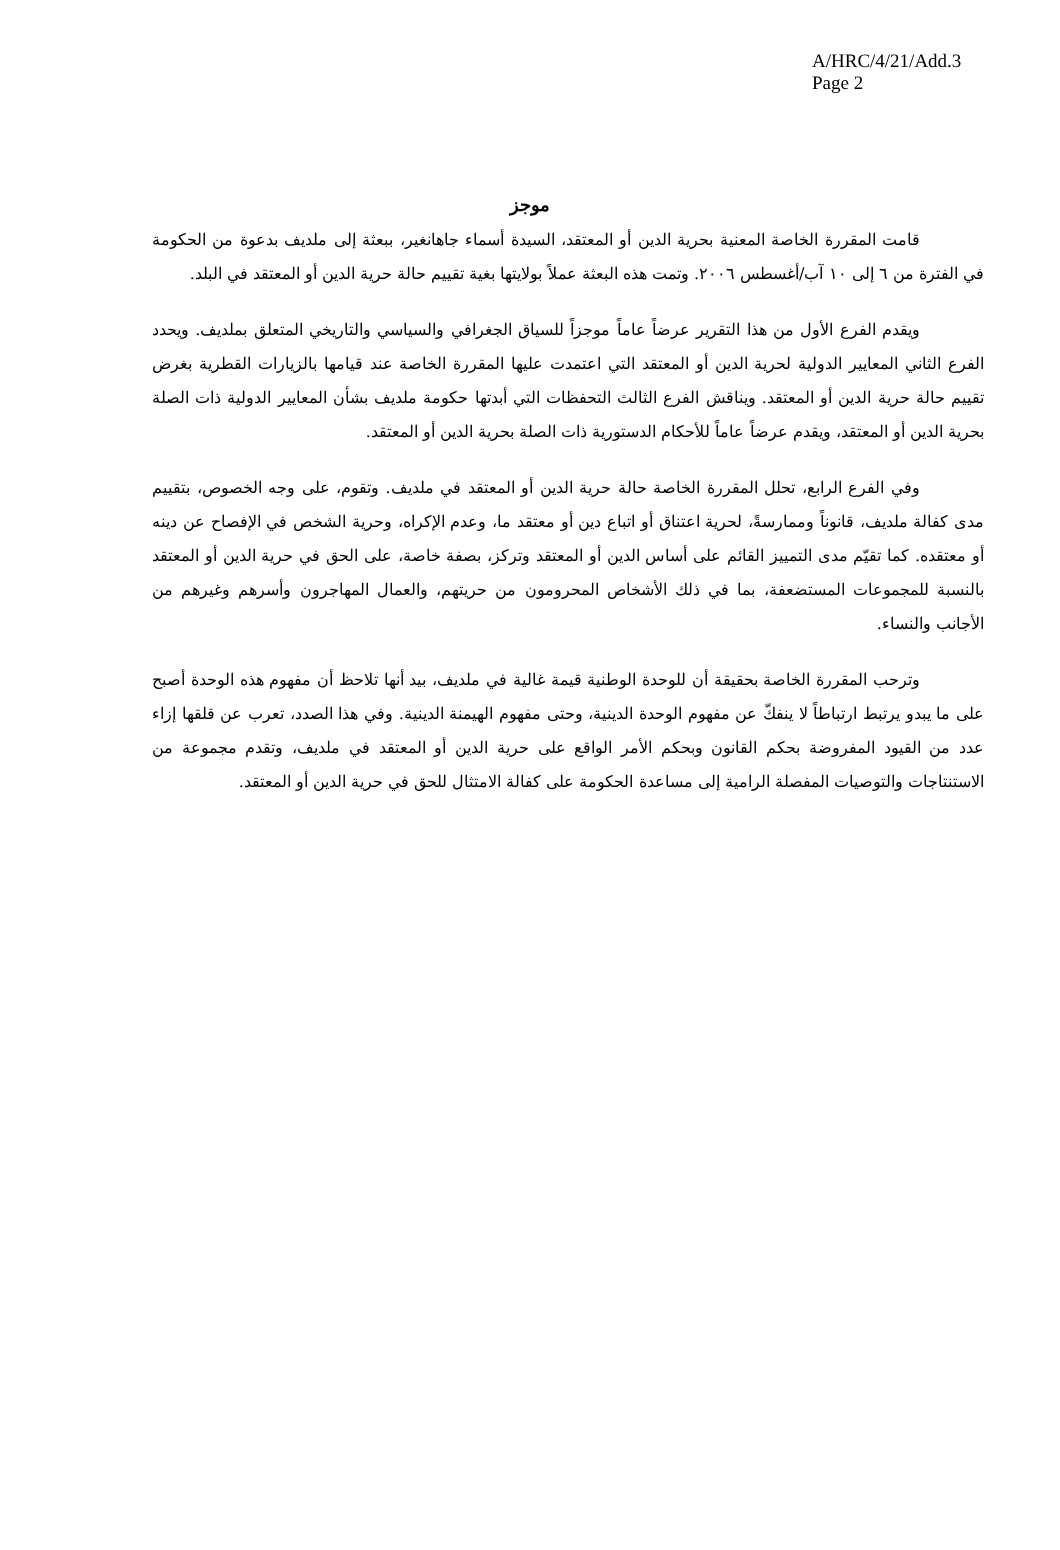A/HRC/4/21/Add.3
Page 2
موجز
قامت المقررة الخاصة المعنية بحرية الدين أو المعتقد، السيدة أسماء جاهانغير، ببعثة إلى ملديف بدعوة من الحكومة في الفترة من ٦ إلى ١٠ آب/أغسطس ٢٠٠٦. وتمت هذه البعثة عملاً بولايتها بغية تقييم حالة حرية الدين أو المعتقد في البلد.
ويقدم الفرع الأول من هذا التقرير عرضاً عاماً موجزاً للسياق الجغرافي والسياسي والتاريخي المتعلق بملديف. ويحدد الفرع الثاني المعايير الدولية لحرية الدين أو المعتقد التي اعتمدت عليها المقررة الخاصة عند قيامها بالزيارات القطرية بغرض تقييم حالة حرية الدين أو المعتقد. ويناقش الفرع الثالث التحفظات التي أبدتها حكومة ملديف بشأن المعايير الدولية ذات الصلة بحرية الدين أو المعتقد، ويقدم عرضاً عاماً للأحكام الدستورية ذات الصلة بحرية الدين أو المعتقد.
وفي الفرع الرابع، تحلل المقررة الخاصة حالة حرية الدين أو المعتقد في ملديف. وتقوم، على وجه الخصوص، بتقييم مدى كفالة ملديف، قانوناً وممارسةً، لحرية اعتناق أو اتباع دين أو معتقد ما، وعدم الإكراه، وحرية الشخص في الإفصاح عن دينه أو معتقده. كما تقيّم مدى التمييز القائم على أساس الدين أو المعتقد وتركز، بصفة خاصة، على الحق في حرية الدين أو المعتقد بالنسبة للمجموعات المستضعفة، بما في ذلك الأشخاص المحرومون من حريتهم، والعمال المهاجرون وأسرهم وغيرهم من الأجانب والنساء.
وترحب المقررة الخاصة بحقيقة أن للوحدة الوطنية قيمة غالية في ملديف، بيد أنها تلاحظ أن مفهوم هذه الوحدة أصبح على ما يبدو يرتبط ارتباطاً لا ينفكّ عن مفهوم الوحدة الدينية، وحتى مفهوم الهيمنة الدينية. وفي هذا الصدد، تعرب عن قلقها إزاء عدد من القيود المفروضة بحكم القانون وبحكم الأمر الواقع على حرية الدين أو المعتقد في ملديف، وتقدم مجموعة من الاستنتاجات والتوصيات المفصلة الرامية إلى مساعدة الحكومة على كفالة الامتثال للحق في حرية الدين أو المعتقد.